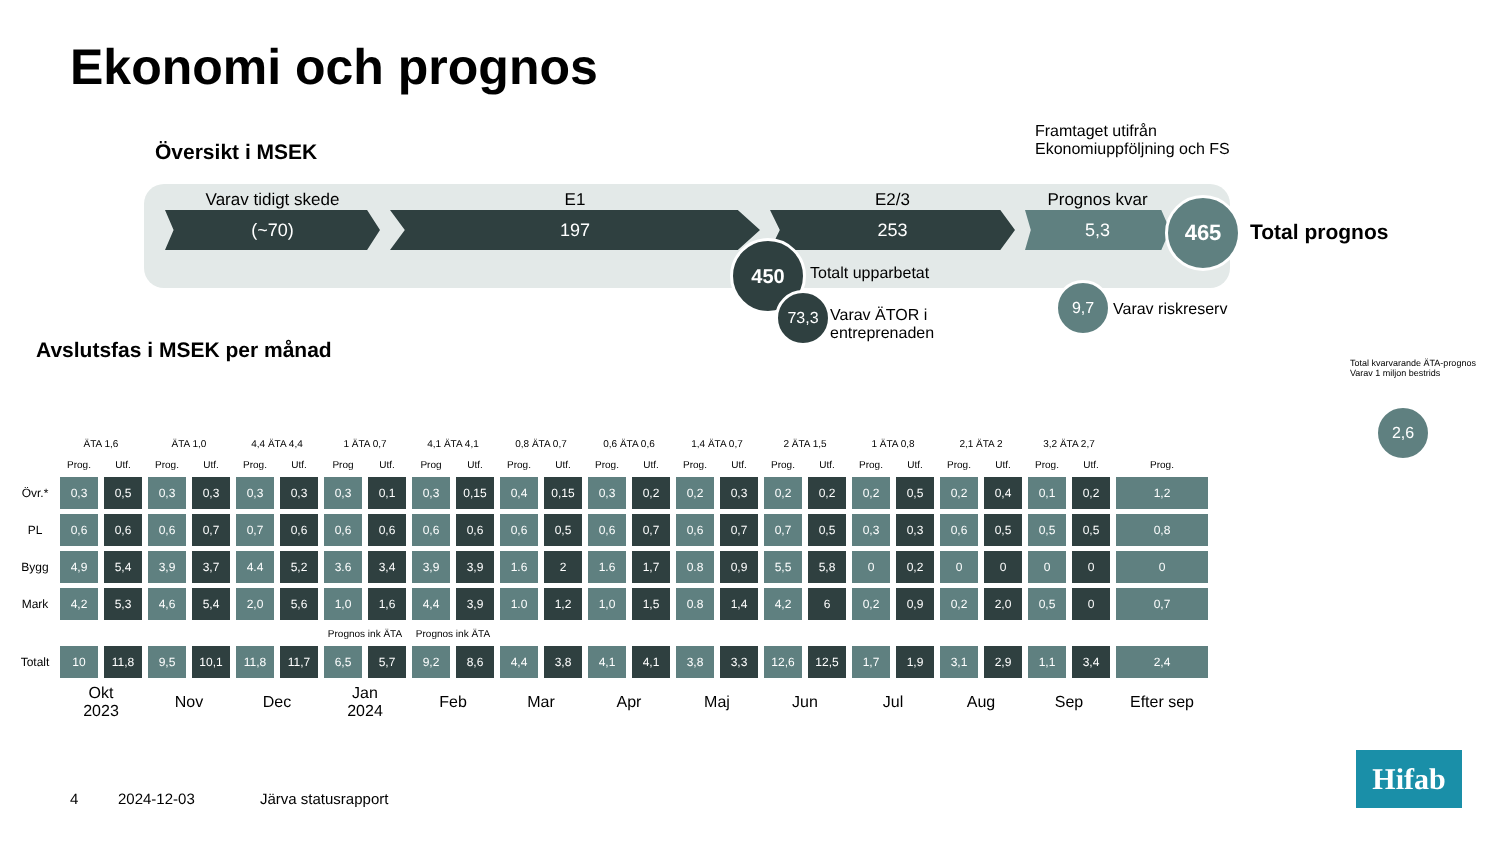Ekonomi och prognos
Översikt i MSEK
Framtaget utifrån
Ekonomiuppföljning och FS
Varav tidigt skede
(~70)
E1
197
E2/3
253
Prognos kvar
5,3
465
Total prognos
450
Totalt upparbetat
73,3
Varav ÄTOR i
entreprenaden
9,7
Varav riskreserv
Avslutsfas i MSEK per månad
Total kvarvarande ÄTA-prognos
Varav 1 miljon bestrids
2,6
| | ÄTA 1,6 | | ÄTA 1,0 | | 4,4 ÄTA 4,4 | | 1 ÄTA 0,7 | | 4,1 ÄTA 4,1 | | 0,8 ÄTA 0,7 | | 0,6 ÄTA 0,6 | | 1,4 ÄTA 0,7 | | 2 ÄTA 1,5 | | 1 ÄTA 0,8 | | 2,1 ÄTA 2 | | 3,2 ÄTA 2,7 | | |
| --- | --- | --- | --- | --- | --- | --- | --- | --- | --- | --- | --- | --- | --- | --- | --- | --- | --- | --- | --- | --- | --- | --- | --- | --- | --- |
| | Prog. | Utf. | Prog. | Utf. | Prog. | Utf. | Prog | Utf. | Prog | Utf. | Prog. | Utf. | Prog. | Utf. | Prog. | Utf. | Prog. | Utf. | Prog. | Utf. | Prog. | Utf. | Prog. | Utf. | Prog. |
| Övr.* | 0,3 | 0,5 | 0,3 | 0,3 | 0,3 | 0,3 | 0,3 | 0,1 | 0,3 | 0,15 | 0,4 | 0,15 | 0,3 | 0,2 | 0,2 | 0,3 | 0,2 | 0,2 | 0,2 | 0,5 | 0,2 | 0,4 | 0,1 | 0,2 | 1,2 |
| PL | 0,6 | 0,6 | 0,6 | 0,7 | 0,7 | 0,6 | 0,6 | 0,6 | 0,6 | 0,6 | 0,6 | 0,5 | 0,6 | 0,7 | 0,6 | 0,7 | 0,7 | 0,5 | 0,3 | 0,3 | 0,6 | 0,5 | 0,5 | 0,5 | 0,8 |
| Bygg | 4,9 | 5,4 | 3,9 | 3,7 | 4.4 | 5,2 | 3.6 | 3,4 | 3,9 | 3,9 | 1.6 | 2 | 1.6 | 1,7 | 0.8 | 0,9 | 5,5 | 5,8 | 0 | 0,2 | 0 | 0 | 0 | 0 | 0 |
| Mark | 4,2 | 5,3 | 4,6 | 5,4 | 2,0 | 5,6 | 1,0 | 1,6 | 4,4 | 3,9 | 1.0 | 1,2 | 1,0 | 1,5 | 0.8 | 1,4 | 4,2 | 6 | 0,2 | 0,9 | 0,2 | 2,0 | 0,5 | 0 | 0,7 |
| | | | | | | | Prognos ink ÄTA | | Prognos ink ÄTA | | | | | | | | | | | | | | | | |
| Totalt | 10 | 11,8 | 9,5 | 10,1 | 11,8 | 11,7 | 6,5 | 5,7 | 9,2 | 8,6 | 4,4 | 3,8 | 4,1 | 4,1 | 3,8 | 3,3 | 12,6 | 12,5 | 1,7 | 1,9 | 3,1 | 2,9 | 1,1 | 3,4 | 2,4 |
| | Okt 2023 | | Nov | | Dec | | Jan 2024 | | Feb | | Mar | | Apr | | Maj | | Jun | | Jul | | Aug | | Sep | | Efter sep |
4 2024-12-03 Järva statusrapport
Hifab